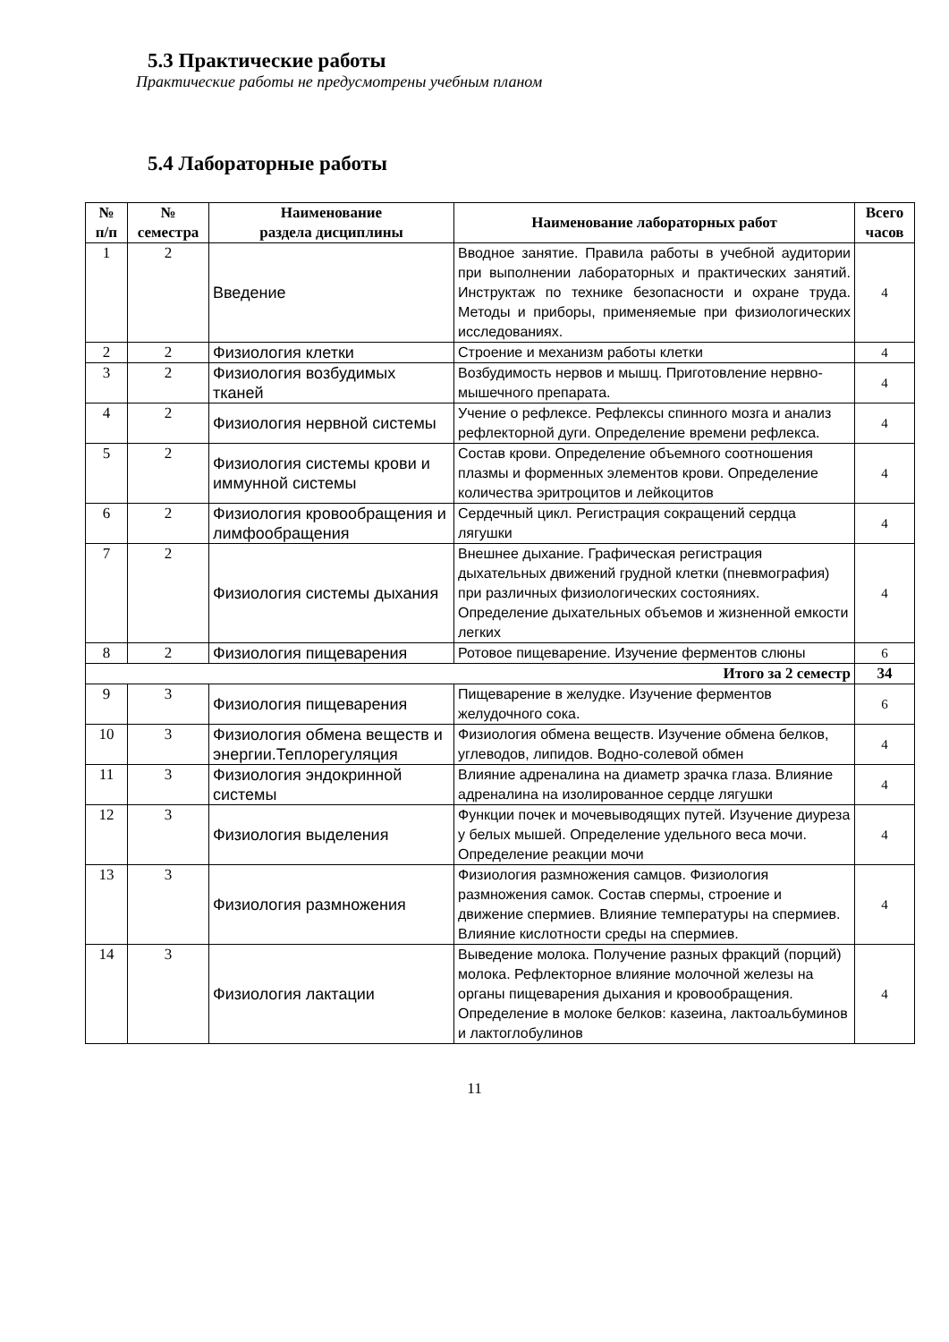5.3 Практические работы
Практические работы не предусмотрены учебным планом
5.4 Лабораторные работы
| № п/п | № семестра | Наименование раздела дисциплины | Наименование лабораторных работ | Всего часов |
| --- | --- | --- | --- | --- |
| 1 | 2 | Введение | Вводное занятие. Правила работы в учебной аудитории при выполнении лабораторных и практических занятий. Инструктаж по технике безопасности и охране труда. Методы и приборы, применяемые при физиологических исследованиях. | 4 |
| 2 | 2 | Физиология клетки | Строение и механизм работы клетки | 4 |
| 3 | 2 | Физиология возбудимых тканей | Возбудимость нервов и мышц. Приготовление нервно-мышечного препарата. | 4 |
| 4 | 2 | Физиология нервной системы | Учение о рефлексе. Рефлексы спинного мозга и анализ рефлекторной дуги. Определение времени рефлекса. | 4 |
| 5 | 2 | Физиология системы крови и иммунной системы | Состав крови. Определение объемного соотношения плазмы и форменных элементов крови. Определение количества эритроцитов и лейкоцитов | 4 |
| 6 | 2 | Физиология кровообращения и лимфообращения | Сердечный цикл. Регистрация сокращений сердца лягушки | 4 |
| 7 | 2 | Физиология системы дыхания | Внешнее дыхание. Графическая регистрация дыхательных движений грудной клетки (пневмография) при различных физиологических состояниях. Определение дыхательных объемов и жизненной емкости легких | 4 |
| 8 | 2 | Физиология пищеварения | Ротовое пищеварение. Изучение ферментов слюны | 6 |
| Итого за 2 семестр | | | | 34 |
| 9 | 3 | Физиология пищеварения | Пищеварение в желудке. Изучение ферментов желудочного сока. | 6 |
| 10 | 3 | Физиология обмена веществ и энергии.Теплорегуляция | Физиология обмена веществ. Изучение обмена белков, углеводов, липидов. Водно-солевой обмен | 4 |
| 11 | 3 | Физиология эндокринной системы | Влияние адреналина на диаметр зрачка глаза. Влияние адреналина на изолированное сердце лягушки | 4 |
| 12 | 3 | Физиология выделения | Функции почек и мочевыводящих путей. Изучение диуреза у белых мышей. Определение удельного веса мочи. Определение реакции мочи | 4 |
| 13 | 3 | Физиология размножения | Физиология размножения самцов. Физиология размножения самок. Состав спермы, строение и движение спермиев. Влияние температуры на спермиев. Влияние кислотности среды на спермиев. | 4 |
| 14 | 3 | Физиология лактации | Выведение молока. Получение разных фракций (порций) молока. Рефлекторное влияние молочной железы на органы пищеварения дыхания и кровообращения. Определение в молоке белков: казеина, лактоальбуминов и лактоглобулинов | 4 |
11